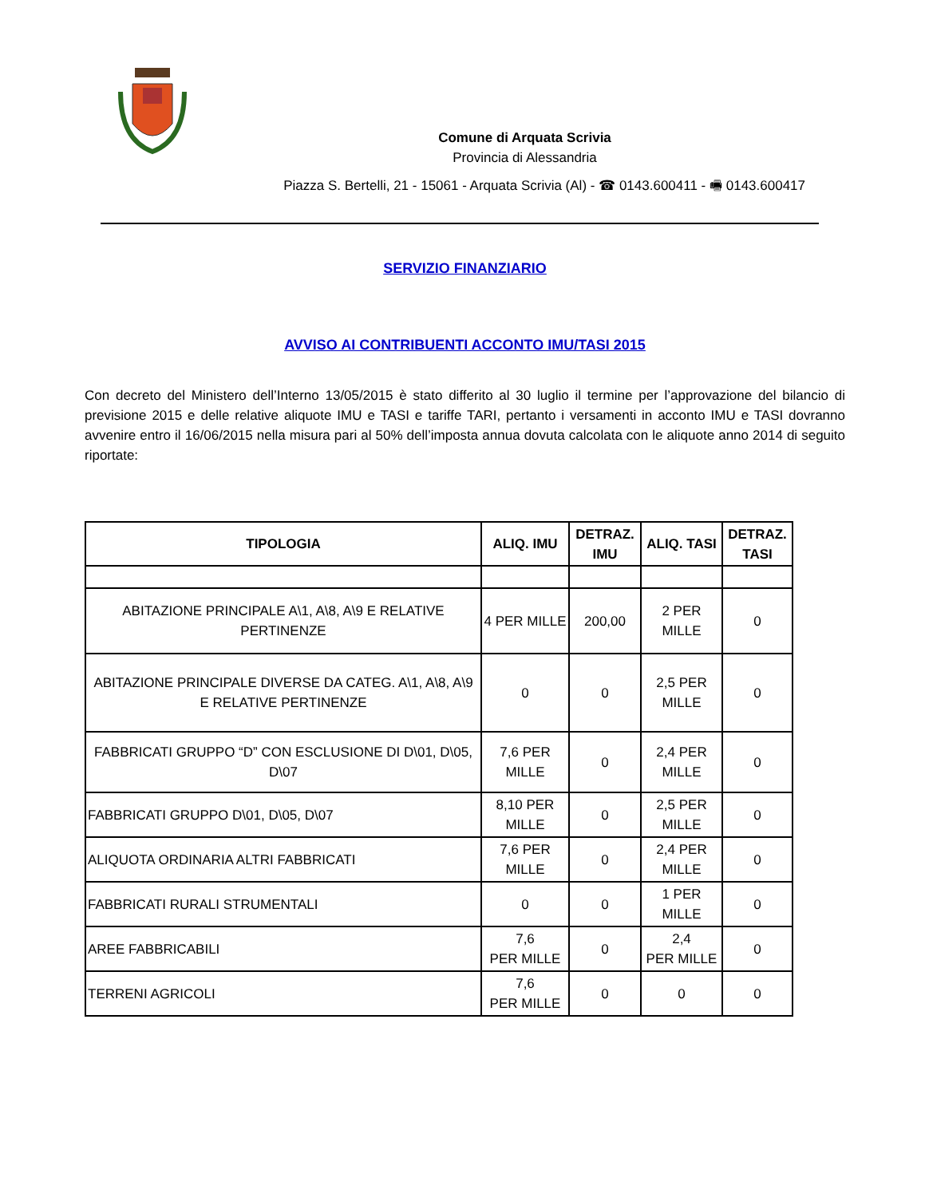Comune di Arquata Scrivia
Provincia di Alessandria
Piazza S. Bertelli, 21 - 15061 - Arquata Scrivia (Al) - ☎ 0143.600411 - 🖷 0143.600417
SERVIZIO FINANZIARIO
AVVISO AI CONTRIBUENTI ACCONTO IMU/TASI 2015
Con decreto del Ministero dell’Interno 13/05/2015 è stato differito al 30 luglio il termine per l’approvazione del bilancio di previsione 2015 e delle relative aliquote IMU e TASI e tariffe TARI, pertanto i versamenti in acconto IMU e TASI dovranno avvenire entro il 16/06/2015 nella misura pari al 50% dell’imposta annua dovuta calcolata con le aliquote anno 2014 di seguito riportate:
| TIPOLOGIA | ALIQ. IMU | DETRAZ. IMU | ALIQ. TASI | DETRAZ. TASI |
| --- | --- | --- | --- | --- |
| ABITAZIONE PRINCIPALE A\1, A\8, A\9 E RELATIVE PERTINENZE | 4 PER MILLE | 200,00 | 2 PER MILLE | 0 |
| ABITAZIONE PRINCIPALE DIVERSE DA CATEG. A\1, A\8, A\9 E RELATIVE PERTINENZE | 0 | 0 | 2,5 PER MILLE | 0 |
| FABBRICATI GRUPPO “D” CON ESCLUSIONE DI D\01, D\05, D\07 | 7,6 PER MILLE | 0 | 2,4 PER MILLE | 0 |
| FABBRICATI GRUPPO D\01, D\05, D\07 | 8,10 PER MILLE | 0 | 2,5 PER MILLE | 0 |
| ALIQUOTA ORDINARIA ALTRI FABBRICATI | 7,6 PER MILLE | 0 | 2,4 PER MILLE | 0 |
| FABBRICATI RURALI STRUMENTALI | 0 | 0 | 1 PER MILLE | 0 |
| AREE FABBRICABILI | 7,6 PER MILLE | 0 | 2,4 PER MILLE | 0 |
| TERRENI AGRICOLI | 7,6 PER MILLE | 0 | 0 | 0 |